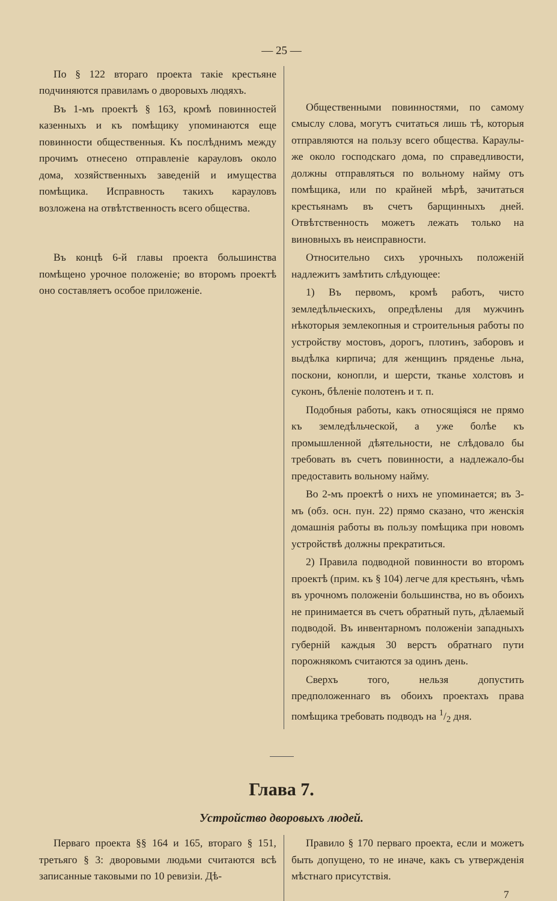— 25 —
По § 122 втораго проекта такіе крестьяне подчиняются правиламъ о дворовыхъ людяхъ.
Въ 1-мъ проектѣ § 163, кромѣ повинностей казенныхъ и къ помѣщику упоминаются еще повинности общественныя. Къ послѣднимъ между прочимъ отнесено отправленіе карауловъ около дома, хозяйственныхъ заведеній и имущества помѣщика. Исправность такихъ карауловъ возложена на отвѣтственность всего общества.
Въ концѣ 6-й главы проекта большинства помѣщено урочное положеніе; во второмъ проектѣ оно составляетъ особое приложеніе.
Общественными повинностями, по самому смыслу слова, могутъ считаться лишь тѣ, которыя отправляются на пользу всего общества. Караулы-же около господскаго дома, по справедливости, должны отправляться по вольному найму отъ помѣщика, или по крайней мѣрѣ, зачитаться крестьянамъ въ счетъ барщинныхъ дней. Отвѣтственность можетъ лежать только на виновныхъ въ неисправности.
Относительно сихъ урочныхъ положеній надлежитъ замѣтить слѣдующее:
1) Въ первомъ, кромѣ работъ, чисто земледѣльческихъ, опредѣлены для мужчинъ нѣкоторыя землекопныя и строительныя работы по устройству мостовъ, дорогъ, плотинъ, заборовъ и выдѣлка кирпича; для женщинъ пряденье льна, поскони, конопли, и шерсти, тканье холстовъ и суконъ, бѣленіе полотенъ и т. п.
Подобныя работы, какъ относящіяся не прямо къ земледѣльческой, а уже болѣе къ промышленной дѣятельности, не слѣдовало бы требовать въ счетъ повинности, а надлежало-бы предоставить вольному найму.
Во 2-мъ проектѣ о нихъ не упоминается; въ 3-мъ (обз. осн. пун. 22) прямо сказано, что женскія домашнія работы въ пользу помѣщика при новомъ устройствѣ должны прекратиться.
2) Правила подводной повинности во второмъ проектѣ (прим. къ § 104) легче для крестьянъ, чѣмъ въ урочномъ положеніи большинства, но въ обоихъ не принимается въ счетъ обратный путь, дѣлаемый подводой. Въ инвентарномъ положеніи западныхъ губерній каждыя 30 верстъ обратнаго пути порожнякомъ считаются за одинъ день.
Сверхъ того, нельзя допустить предположеннаго въ обоихъ проектахъ права помѣщика требовать подводъ на 1/2 дня.
Глава 7.
Устройство дворовыхъ людей.
Перваго проекта §§ 164 и 165, втораго § 151, третьяго § 3: дворовыми людьми считаются всѣ записанные таковыми по 10 ревизіи. Дѣ-
Правило § 170 перваго проекта, если и можетъ быть допущено, то не иначе, какъ съ утвержденія мѣстнаго присутствія.
7